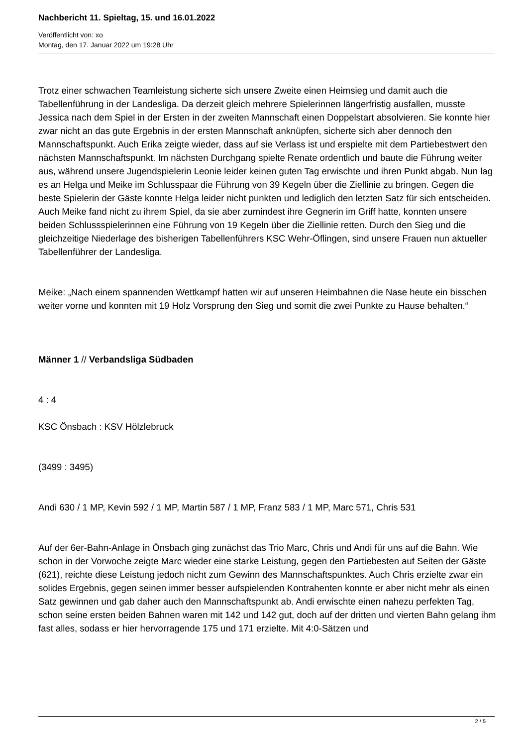Nachbericht 11. Spieltag, 15. und 16.01.2022
Veröffentlicht von: xo
Montag, den 17. Januar 2022 um 19:28 Uhr
Trotz einer schwachen Teamleistung sicherte sich unsere Zweite einen Heimsieg und damit auch die Tabellenführung in der Landesliga. Da derzeit gleich mehrere Spielerinnen längerfristig ausfallen, musste Jessica nach dem Spiel in der Ersten in der zweiten Mannschaft einen Doppelstart absolvieren. Sie konnte hier zwar nicht an das gute Ergebnis in der ersten Mannschaft anknüpfen, sicherte sich aber dennoch den Mannschaftspunkt. Auch Erika zeigte wieder, dass auf sie Verlass ist und erspielte mit dem Partiebestwert den nächsten Mannschaftspunkt. Im nächsten Durchgang spielte Renate ordentlich und baute die Führung weiter aus, während unsere Jugendspielerin Leonie leider keinen guten Tag erwischte und ihren Punkt abgab. Nun lag es an Helga und Meike im Schlusspaar die Führung von 39 Kegeln über die Ziellinie zu bringen. Gegen die beste Spielerin der Gäste konnte Helga leider nicht punkten und lediglich den letzten Satz für sich entscheiden. Auch Meike fand nicht zu ihrem Spiel, da sie aber zumindest ihre Gegnerin im Griff hatte, konnten unsere beiden Schlussspielerinnen eine Führung von 19 Kegeln über die Ziellinie retten. Durch den Sieg und die gleichzeitige Niederlage des bisherigen Tabellenführers KSC Wehr-Öflingen, sind unsere Frauen nun aktueller Tabellenführer der Landesliga.
Meike: „Nach einem spannenden Wettkampf hatten wir auf unseren Heimbahnen die Nase heute ein bisschen weiter vorne und konnten mit 19 Holz Vorsprung den Sieg und somit die zwei Punkte zu Hause behalten.“
Männer 1 // Verbandsliga Südbaden
4 : 4
KSC Önsbach : KSV Hölzlebruck
(3499 : 3495)
Andi 630 / 1 MP, Kevin 592 / 1 MP, Martin 587 / 1 MP, Franz 583 / 1 MP, Marc 571, Chris 531
Auf der 6er-Bahn-Anlage in Önsbach ging zunächst das Trio Marc, Chris und Andi für uns auf die Bahn. Wie schon in der Vorwoche zeigte Marc wieder eine starke Leistung, gegen den Partiebesten auf Seiten der Gäste (621), reichte diese Leistung jedoch nicht zum Gewinn des Mannschaftspunktes. Auch Chris erzielte zwar ein solides Ergebnis, gegen seinen immer besser aufspielenden Kontrahenten konnte er aber nicht mehr als einen Satz gewinnen und gab daher auch den Mannschaftspunkt ab. Andi erwischte einen nahezu perfekten Tag, schon seine ersten beiden Bahnen waren mit 142 und 142 gut, doch auf der dritten und vierten Bahn gelang ihm fast alles, sodass er hier hervorragende 175 und 171 erzielte. Mit 4:0-Sätzen und
2 / 5